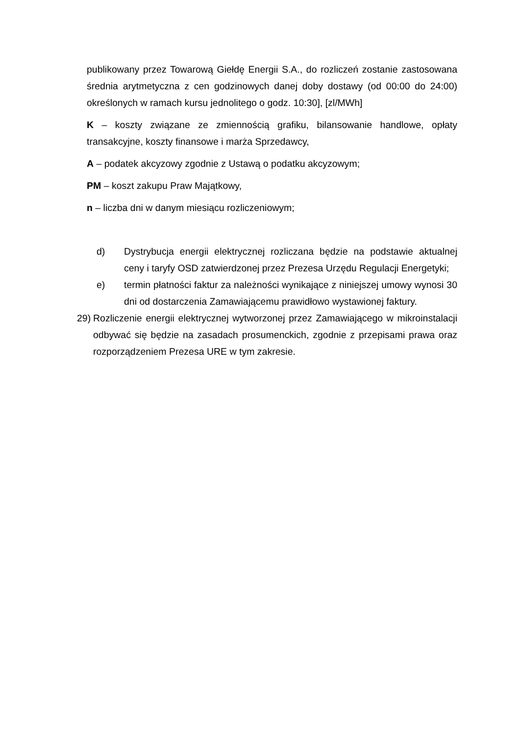publikowany przez Towarową Giełdę Energii S.A., do rozliczeń zostanie zastosowana średnia arytmetyczna z cen godzinowych danej doby dostawy (od 00:00 do 24:00) określonych w ramach kursu jednolitego o godz. 10:30], [zl/MWh]
K – koszty związane ze zmiennością grafiku, bilansowanie handlowe, opłaty transakcyjne, koszty finansowe i marża Sprzedawcy,
A – podatek akcyzowy zgodnie z Ustawą o podatku akcyzowym;
PM – koszt zakupu Praw Majątkowy,
n – liczba dni w danym miesiącu rozliczeniowym;
d) Dystrybucja energii elektrycznej rozliczana będzie na podstawie aktualnej ceny i taryfy OSD zatwierdzonej przez Prezesa Urzędu Regulacji Energetyki;
e) termin płatności faktur za należności wynikające z niniejszej umowy wynosi 30 dni od dostarczenia Zamawiającemu prawidłowo wystawionej faktury.
29) Rozliczenie energii elektrycznej wytworzonej przez Zamawiającego w mikroinstalacji odbywać się będzie na zasadach prosumenckich, zgodnie z przepisami prawa oraz rozporządzeniem Prezesa URE w tym zakresie.